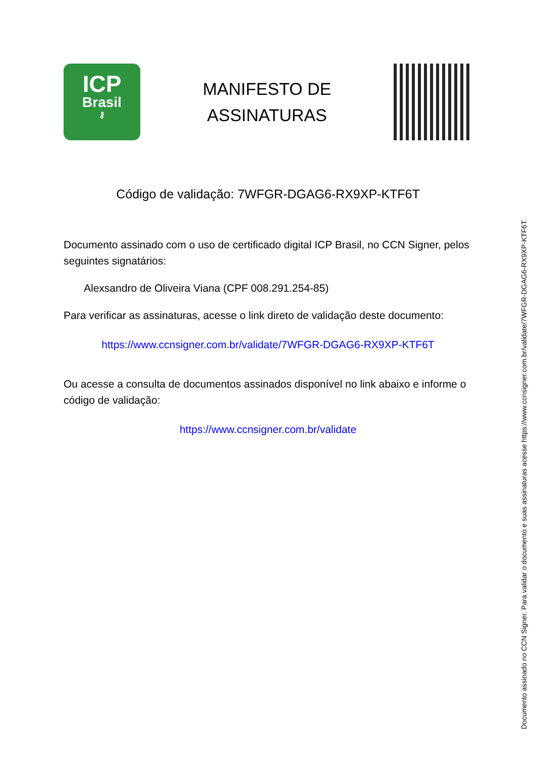ICP
Brasil
⚷
MANIFESTO DE
ASSINATURAS
Código de validação: 7WFGR-DGAG6-RX9XP-KTF6T
Documento assinado com o uso de certificado digital ICP Brasil, no CCN Signer, pelos seguintes signatários:
Alexsandro de Oliveira Viana (CPF 008.291.254-85)
Para verificar as assinaturas, acesse o link direto de validação deste documento:
https://www.ccnsigner.com.br/validate/7WFGR-DGAG6-RX9XP-KTF6T
Ou acesse a consulta de documentos assinados disponível no link abaixo e informe o código de validação:
https://www.ccnsigner.com.br/validate
Documento assinado no CCN Signer. Para validar o documento e suas assinaturas acesse https://www.ccnsigner.com.br/validate/7WFGR-DGAG6-RX9XP-KTF6T.